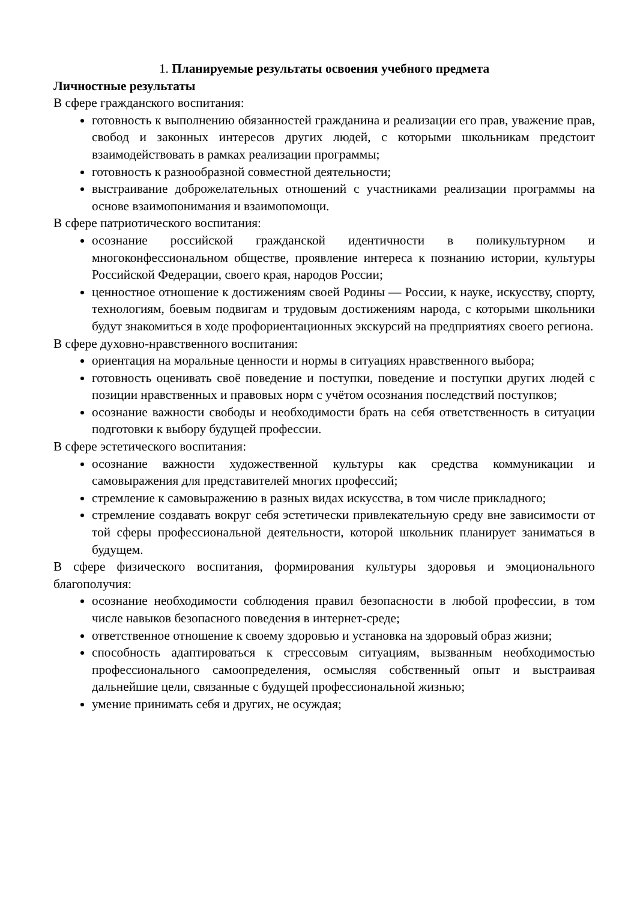1. Планируемые результаты освоения учебного предмета
Личностные результаты
В сфере гражданского воспитания:
готовность к выполнению обязанностей гражданина и реализации его прав, уважение прав, свобод и законных интересов других людей, с которыми школьникам предстоит взаимодействовать в рамках реализации программы;
готовность к разнообразной совместной деятельности;
выстраивание доброжелательных отношений с участниками реализации программы на основе взаимопонимания и взаимопомощи.
В сфере патриотического воспитания:
осознание российской гражданской идентичности в поликультурном и многоконфессиональном обществе, проявление интереса к познанию истории, культуры Российской Федерации, своего края, народов России;
ценностное отношение к достижениям своей Родины — России, к науке, искусству, спорту, технологиям, боевым подвигам и трудовым достижениям народа, с которыми школьники будут знакомиться в ходе профориентационных экскурсий на предприятиях своего региона.
В сфере духовно-нравственного воспитания:
ориентация на моральные ценности и нормы в ситуациях нравственного выбора;
готовность оценивать своё поведение и поступки, поведение и поступки других людей с позиции нравственных и правовых норм с учётом осознания последствий поступков;
осознание важности свободы и необходимости брать на себя ответственность в ситуации подготовки к выбору будущей профессии.
В сфере эстетического воспитания:
осознание важности художественной культуры как средства коммуникации и самовыражения для представителей многих профессий;
стремление к самовыражению в разных видах искусства, в том числе прикладного;
стремление создавать вокруг себя эстетически привлекательную среду вне зависимости от той сферы профессиональной деятельности, которой школьник планирует заниматься в будущем.
В сфере физического воспитания, формирования культуры здоровья и эмоционального благополучия:
осознание необходимости соблюдения правил безопасности в любой профессии, в том числе навыков безопасного поведения в интернет-среде;
ответственное отношение к своему здоровью и установка на здоровый образ жизни;
способность адаптироваться к стрессовым ситуациям, вызванным необходимостью профессионального самоопределения, осмысляя собственный опыт и выстраивая дальнейшие цели, связанные с будущей профессиональной жизнью;
умение принимать себя и других, не осуждая;